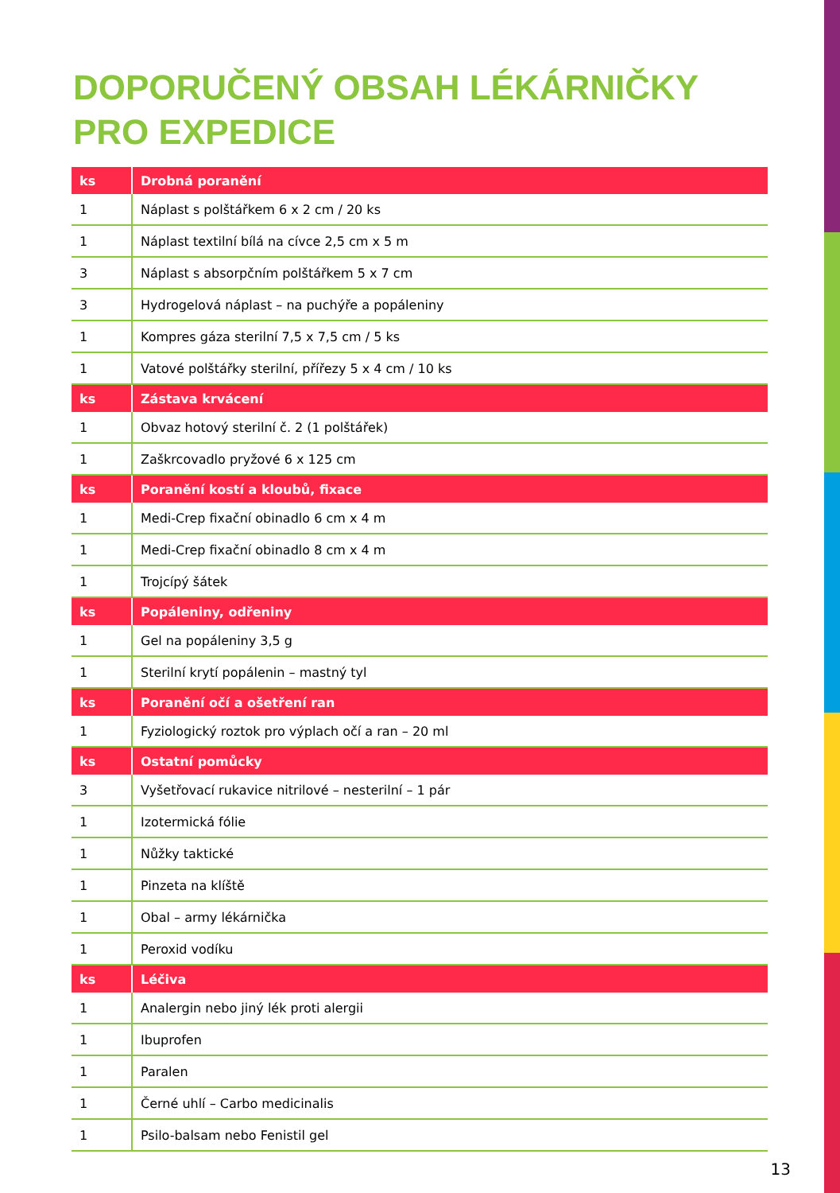DOPORUČENÝ OBSAH LÉKÁRNIČKY PRO EXPEDICE
| ks | Drobná poranění |
| --- | --- |
| 1 | Náplast s polštářkem 6 x 2 cm / 20 ks |
| 1 | Náplast textilní bílá na cívce 2,5 cm x 5 m |
| 3 | Náplast s absorpčním polštářkem 5 x 7 cm |
| 3 | Hydrogelová náplast – na puchýře a popáleniny |
| 1 | Kompres gáza sterilní 7,5 x 7,5 cm / 5 ks |
| 1 | Vatové polštářky sterilní, přířezy 5 x 4 cm / 10 ks |
| ks | Zástava krvácení |
| 1 | Obvaz hotový sterilní č. 2 (1 polštářek) |
| 1 | Zaškrcovadlo pryžové 6 x 125 cm |
| ks | Poranění kostí a kloubů, fixace |
| 1 | Medi-Crep fixační obinadlo 6 cm x 4 m |
| 1 | Medi-Crep fixační obinadlo 8 cm x 4 m |
| 1 | Trojcípý šátek |
| ks | Popáleniny, odřeniny |
| 1 | Gel na popáleniny 3,5 g |
| 1 | Sterilní krytí popálenin – mastný tyl |
| ks | Poranění očí a ošetření ran |
| 1 | Fyziologický roztok pro výplach očí a ran – 20 ml |
| ks | Ostatní pomůcky |
| 3 | Vyšetřovací rukavice nitrilové – nesterilní – 1 pár |
| 1 | Izotermická fólie |
| 1 | Nůžky taktické |
| 1 | Pinzeta na klíště |
| 1 | Obal – army lékárnička |
| 1 | Peroxid vodíku |
| ks | Léčiva |
| 1 | Analergin nebo jiný lék proti alergii |
| 1 | Ibuprofen |
| 1 | Paralen |
| 1 | Černé uhlí – Carbo medicinalis |
| 1 | Psilo-balsam nebo Fenistil gel |
13